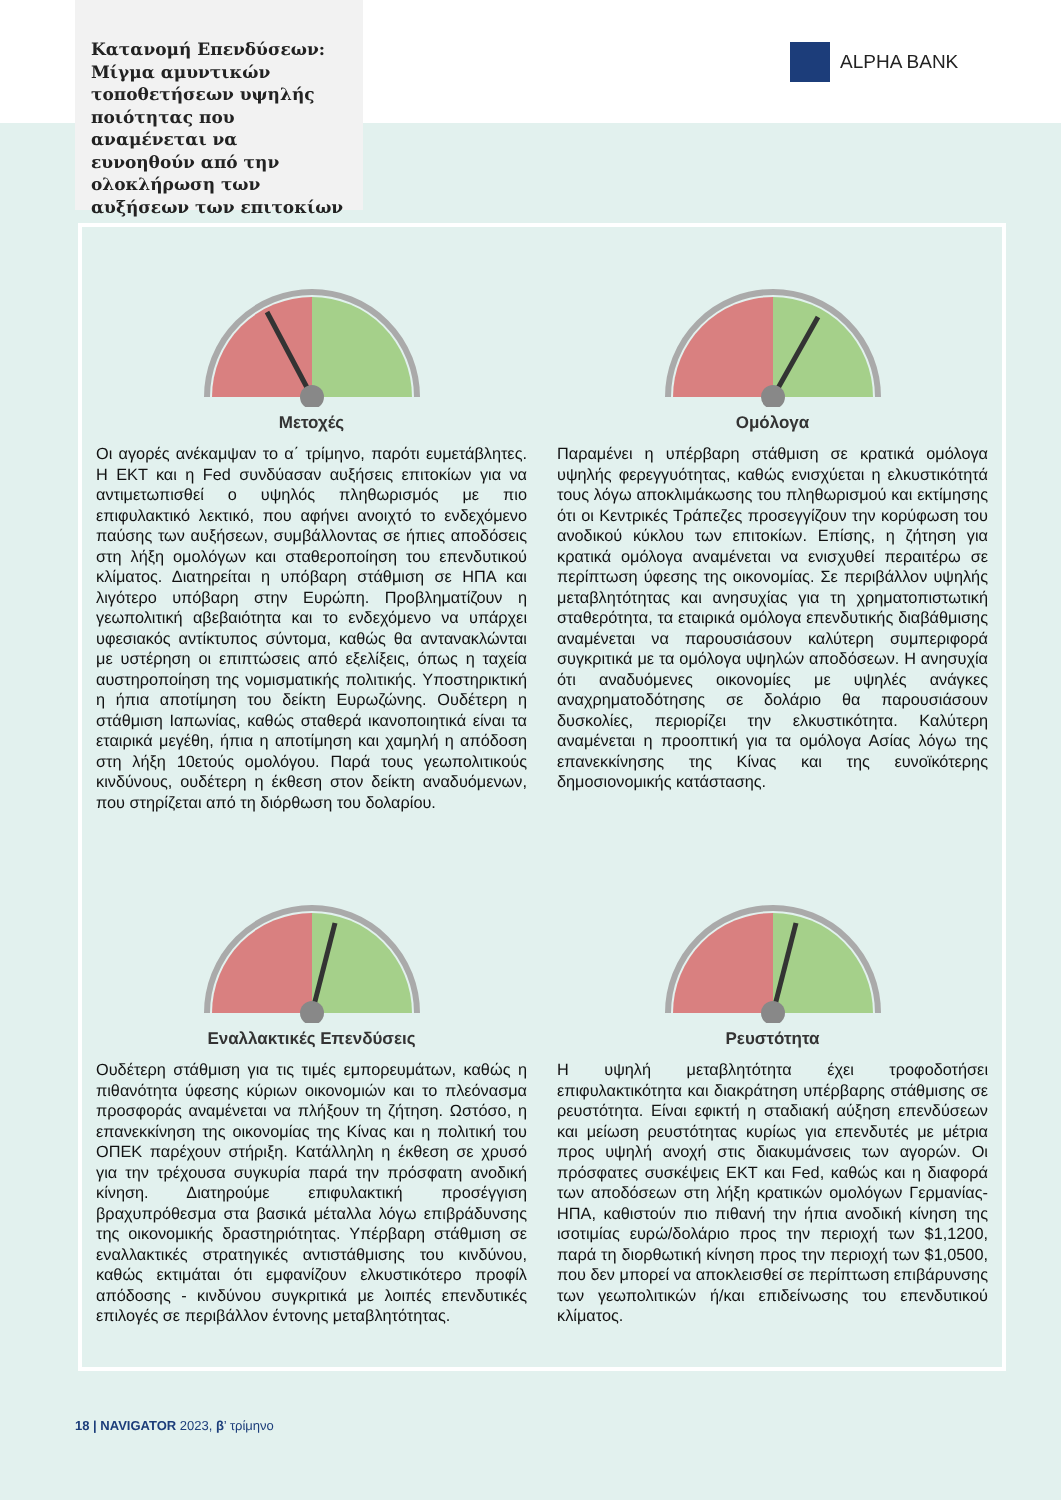Κατανομή Επενδύσεων: Μίγμα αμυντικών τοποθετήσεων υψηλής ποιότητας που αναμένεται να ευνοηθούν από την ολοκλήρωση των αυξήσεων των επιτοκίων
ALPHA BANK
Μετοχές
Οι αγορές ανέκαμψαν το α΄ τρίμηνο, παρότι ευμετάβλητες. Η ΕΚΤ και η Fed συνδύασαν αυξήσεις επιτοκίων για να αντιμετωπισθεί ο υψηλός πληθωρισμός με πιο επιφυλακτικό λεκτικό, που αφήνει ανοιχτό το ενδεχόμενο παύσης των αυξήσεων, συμβάλλοντας σε ήπιες αποδόσεις στη λήξη ομολόγων και σταθεροποίηση του επενδυτικού κλίματος. Διατηρείται η υπόβαρη στάθμιση σε ΗΠΑ και λιγότερο υπόβαρη στην Ευρώπη. Προβληματίζουν η γεωπολιτική αβεβαιότητα και το ενδεχόμενο να υπάρχει υφεσιακός αντίκτυπος σύντομα, καθώς θα αντανακλώνται με υστέρηση οι επιπτώσεις από εξελίξεις, όπως η ταχεία αυστηροποίηση της νομισματικής πολιτικής. Υποστηρικτική η ήπια αποτίμηση του δείκτη Ευρωζώνης. Ουδέτερη η στάθμιση Ιαπωνίας, καθώς σταθερά ικανοποιητικά είναι τα εταιρικά μεγέθη, ήπια η αποτίμηση και χαμηλή η απόδοση στη λήξη 10ετούς ομολόγου. Παρά τους γεωπολιτικούς κινδύνους, ουδέτερη η έκθεση στον δείκτη αναδυόμενων, που στηρίζεται από τη διόρθωση του δολαρίου.
Ομόλογα
Παραμένει η υπέρβαρη στάθμιση σε κρατικά ομόλογα υψηλής φερεγγυότητας, καθώς ενισχύεται η ελκυστικότητά τους λόγω αποκλιμάκωσης του πληθωρισμού και εκτίμησης ότι οι Κεντρικές Τράπεζες προσεγγίζουν την κορύφωση του ανοδικού κύκλου των επιτοκίων. Επίσης, η ζήτηση για κρατικά ομόλογα αναμένεται να ενισχυθεί περαιτέρω σε περίπτωση ύφεσης της οικονομίας. Σε περιβάλλον υψηλής μεταβλητότητας και ανησυχίας για τη χρηματοπιστωτική σταθερότητα, τα εταιρικά ομόλογα επενδυτικής διαβάθμισης αναμένεται να παρουσιάσουν καλύτερη συμπεριφορά συγκριτικά με τα ομόλογα υψηλών αποδόσεων. Η ανησυχία ότι αναδυόμενες οικονομίες με υψηλές ανάγκες αναχρηματοδότησης σε δολάριο θα παρουσιάσουν δυσκολίες, περιορίζει την ελκυστικότητα. Καλύτερη αναμένεται η προοπτική για τα ομόλογα Ασίας λόγω της επανεκκίνησης της Κίνας και της ευνοϊκότερης δημοσιονομικής κατάστασης.
Εναλλακτικές Επενδύσεις
Ουδέτερη στάθμιση για τις τιμές εμπορευμάτων, καθώς η πιθανότητα ύφεσης κύριων οικονομιών και το πλεόνασμα προσφοράς αναμένεται να πλήξουν τη ζήτηση. Ωστόσο, η επανεκκίνηση της οικονομίας της Κίνας και η πολιτική του ΟΠΕΚ παρέχουν στήριξη. Κατάλληλη η έκθεση σε χρυσό για την τρέχουσα συγκυρία παρά την πρόσφατη ανοδική κίνηση. Διατηρούμε επιφυλακτική προσέγγιση βραχυπρόθεσμα στα βασικά μέταλλα λόγω επιβράδυνσης της οικονομικής δραστηριότητας. Υπέρβαρη στάθμιση σε εναλλακτικές στρατηγικές αντιστάθμισης του κινδύνου, καθώς εκτιμάται ότι εμφανίζουν ελκυστικότερο προφίλ απόδοσης - κινδύνου συγκριτικά με λοιπές επενδυτικές επιλογές σε περιβάλλον έντονης μεταβλητότητας.
Ρευστότητα
Η υψηλή μεταβλητότητα έχει τροφοδοτήσει επιφυλακτικότητα και διακράτηση υπέρβαρης στάθμισης σε ρευστότητα. Είναι εφικτή η σταδιακή αύξηση επενδύσεων και μείωση ρευστότητας κυρίως για επενδυτές με μέτρια προς υψηλή ανοχή στις διακυμάνσεις των αγορών. Οι πρόσφατες συσκέψεις ΕΚΤ και Fed, καθώς και η διαφορά των αποδόσεων στη λήξη κρατικών ομολόγων Γερμανίας-ΗΠΑ, καθιστούν πιο πιθανή την ήπια ανοδική κίνηση της ισοτιμίας ευρώ/δολάριο προς την περιοχή των $1,1200, παρά τη διορθωτική κίνηση προς την περιοχή των $1,0500, που δεν μπορεί να αποκλεισθεί σε περίπτωση επιβάρυνσης των γεωπολιτικών ή/και επιδείνωσης του επενδυτικού κλίματος.
18 | NAVIGATOR 2023, β’ τρίμηνο